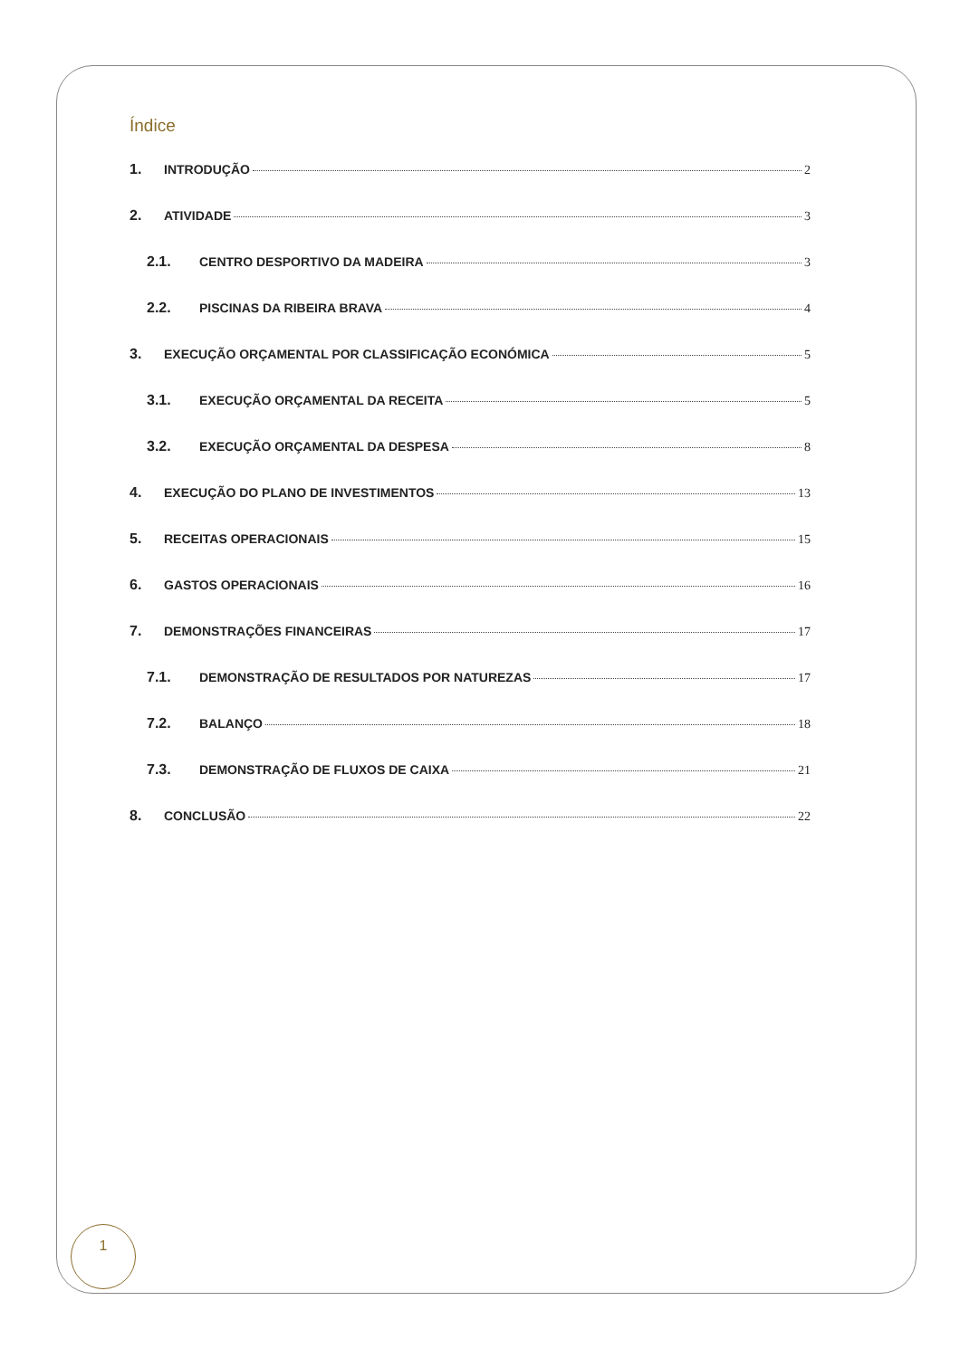Índice
1. INTRODUÇÃO 2
2. ATIVIDADE 3
2.1. CENTRO DESPORTIVO DA MADEIRA 3
2.2. PISCINAS DA RIBEIRA BRAVA 4
3. EXECUÇÃO ORÇAMENTAL POR CLASSIFICAÇÃO ECONÓMICA 5
3.1. EXECUÇÃO ORÇAMENTAL DA RECEITA 5
3.2. EXECUÇÃO ORÇAMENTAL DA DESPESA 8
4. EXECUÇÃO DO PLANO DE INVESTIMENTOS 13
5. RECEITAS OPERACIONAIS 15
6. GASTOS OPERACIONAIS 16
7. DEMONSTRAÇÕES FINANCEIRAS 17
7.1. DEMONSTRAÇÃO DE RESULTADOS POR NATUREZAS 17
7.2. BALANÇO 18
7.3. DEMONSTRAÇÃO DE FLUXOS DE CAIXA 21
8. CONCLUSÃO 22
1